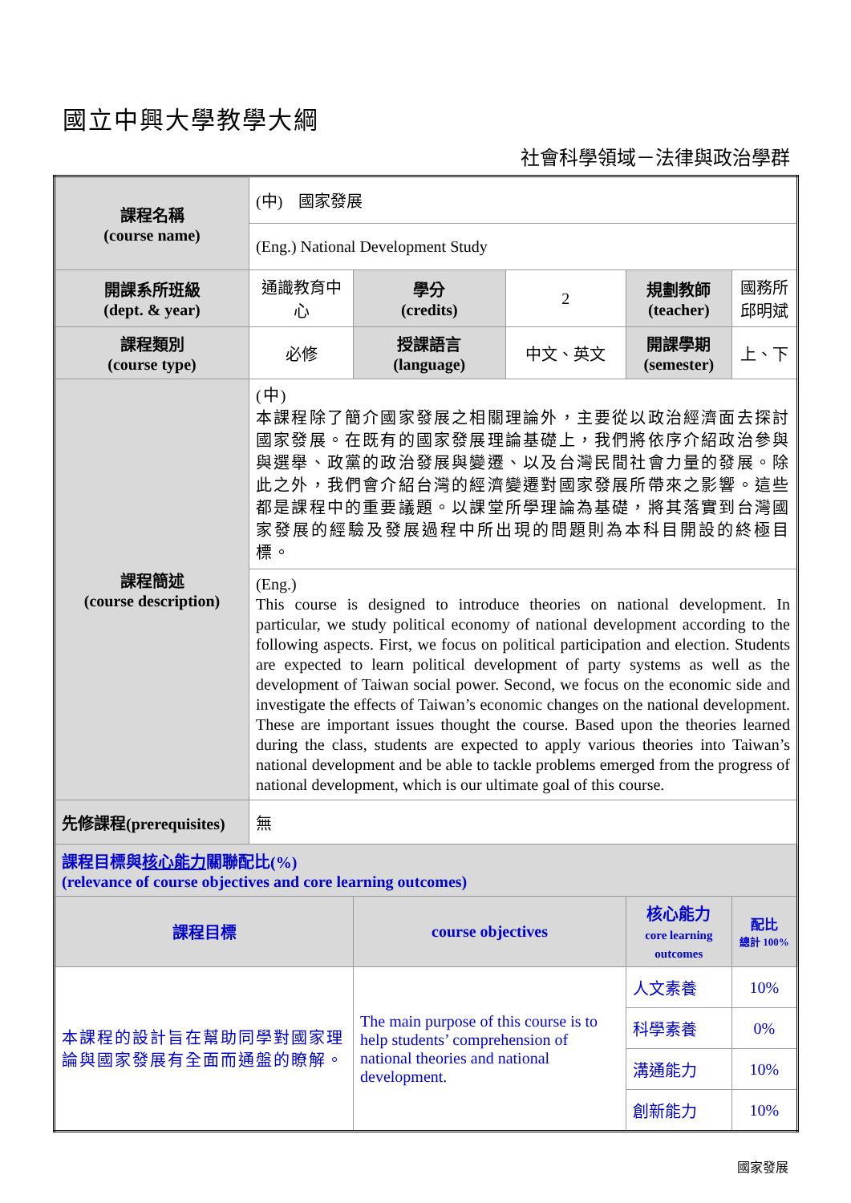國立中興大學教學大綱
社會科學領域－法律與政治學群
| 課程名稱 (course name) | (中) 國家發展 | | | | | |
| | (Eng.) National Development Study | | | | | |
| 開課系所班級 (dept. & year) | 通識教育中心 | 學分 (credits) | 2 | 規劃教師 (teacher) | 國務所邱明斌 | |
| 課程類別 (course type) | 必修 | 授課語言 (language) | 中文、英文 | 開課學期 (semester) | 上、下 | |
| 課程簡述 (course description) | (中) 本課程除了簡介國家發展之相關理論外，主要從以政治經濟面去探討國家發展。在既有的國家發展理論基礎上，我們將依序介紹政治參與與選舉、政黨的政治發展與變遷、以及台灣民間社會力量的發展。除此之外，我們會介紹台灣的經濟變遷對國家發展所帶來之影響。這些都是課程中的重要議題。以課堂所學理論為基礎，將其落實到台灣國家發展的經驗及發展過程中所出現的問題則為本科目開設的終極目標。 | | | | | |
| | (Eng.) This course is designed to introduce theories on national development. In particular, we study political economy of national development according to the following aspects. First, we focus on political participation and election. Students are expected to learn political development of party systems as well as the development of Taiwan social power. Second, we focus on the economic side and investigate the effects of Taiwan’s economic changes on the national development. These are important issues thought the course. Based upon the theories learned during the class, students are expected to apply various theories into Taiwan’s national development and be able to tackle problems emerged from the progress of national development, which is our ultimate goal of this course. | | | | | |
| 先修課程(prerequisites) | 無 | | | | | |
| 課程目標與 核心能力 關聯配比(%) (relevance of course objectives and core learning outcomes) | | | | | | |
| 課程目標 | | course objectives | | 核心能力 core learning outcomes | | 配比 總計 100% |
| 本課程的設計旨在幫助同學對國家理論與國家發展有全面而通盤的瞭解。 | | The main purpose of this course is to help students’ comprehension of national theories and national development. | | 人文素養 | | 10% |
| | | | | 科學素養 | | 0% |
| | | | | 溝通能力 | | 10% |
| | | | | 創新能力 | | 10% |
國家發展